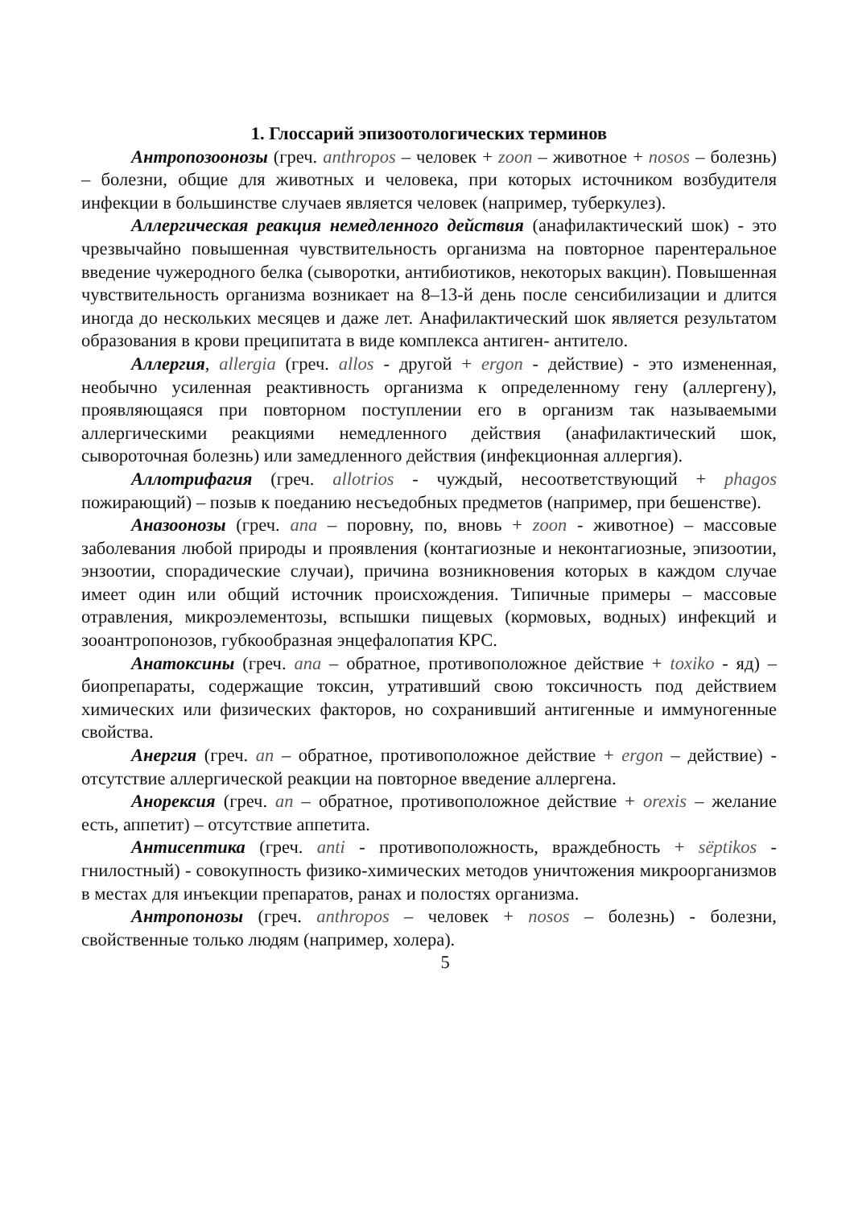1. Глоссарий эпизоотологических терминов
Антропозоонозы (греч. anthropos – человек + zoon – животное + nosos – болезнь) – болезни, общие для животных и человека, при которых источником возбудителя инфекции в большинстве случаев является человек (например, туберкулез).
Аллергическая реакция немедленного действия (анафилактический шок) - это чрезвычайно повышенная чувствительность организма на повторное парентеральное введение чужеродного белка (сыворотки, антибиотиков, некоторых вакцин). Повышенная чувствительность организма возникает на 8–13-й день после сенсибилизации и длится иногда до нескольких месяцев и даже лет. Анафилактический шок является результатом образования в крови преципитата в виде комплекса антиген- антитело.
Аллергия, allergia (греч. allos - другой + ergon - действие) - это измененная, необычно усиленная реактивность организма к определенному гену (аллергену), проявляющаяся при повторном поступлении его в организм так называемыми аллергическими реакциями немедленного действия (анафилактический шок, сывороточная болезнь) или замедленного действия (инфекционная аллергия).
Аллотрифагия (греч. allotrios - чуждый, несоответствующий + phagos пожирающий) – позыв к поеданию несъедобных предметов (например, при бешенстве).
Аназоонозы (греч. ana – поровну, по, вновь + zoon - животное) – массовые заболевания любой природы и проявления (контагиозные и неконтагиозные, эпизоотии, энзоотии, спорадические случаи), причина возникновения которых в каждом случае имеет один или общий источник происхождения. Типичные примеры – массовые отравления, микроэлементозы, вспышки пищевых (кормовых, водных) инфекций и зооантропонозов, губкообразная энцефалопатия КРС.
Анатоксины (греч. ana – обратное, противоположное действие + toxiko - яд) – биопрепараты, содержащие токсин, утративший свою токсичность под действием химических или физических факторов, но сохранивший антигенные и иммуногенные свойства.
Анергия (греч. an – обратное, противоположное действие + ergon – действие) - отсутствие аллергической реакции на повторное введение аллергена.
Анорексия (греч. an – обратное, противоположное действие + orexis – желание есть, аппетит) – отсутствие аппетита.
Антисептика (греч. anti - противоположность, враждебность + sëptikos - гнилостный) - совокупность физико-химических методов уничтожения микроорганизмов в местах для инъекции препаратов, ранах и полостях организма.
Антропонозы (греч. anthropos – человек + nosos – болезнь) - болезни, свойственные только людям (например, холера).
5